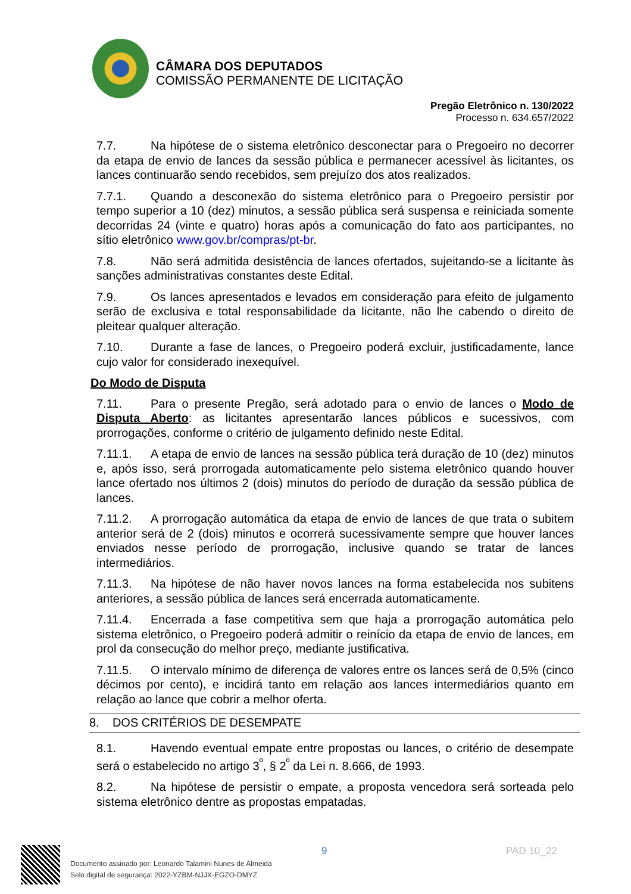CÂMARA DOS DEPUTADOS
COMISSÃO PERMANENTE DE LICITAÇÃO
Pregão Eletrônico n. 130/2022
Processo n. 634.657/2022
7.7. Na hipótese de o sistema eletrônico desconectar para o Pregoeiro no decorrer da etapa de envio de lances da sessão pública e permanecer acessível às licitantes, os lances continuarão sendo recebidos, sem prejuízo dos atos realizados.
7.7.1. Quando a desconexão do sistema eletrônico para o Pregoeiro persistir por tempo superior a 10 (dez) minutos, a sessão pública será suspensa e reiniciada somente decorridas 24 (vinte e quatro) horas após a comunicação do fato aos participantes, no sítio eletrônico www.gov.br/compras/pt-br.
7.8. Não será admitida desistência de lances ofertados, sujeitando-se a licitante às sanções administrativas constantes deste Edital.
7.9. Os lances apresentados e levados em consideração para efeito de julgamento serão de exclusiva e total responsabilidade da licitante, não lhe cabendo o direito de pleitear qualquer alteração.
7.10. Durante a fase de lances, o Pregoeiro poderá excluir, justificadamente, lance cujo valor for considerado inexequível.
Do Modo de Disputa
7.11. Para o presente Pregão, será adotado para o envio de lances o Modo de Disputa Aberto: as licitantes apresentarão lances públicos e sucessivos, com prorrogações, conforme o critério de julgamento definido neste Edital.
7.11.1. A etapa de envio de lances na sessão pública terá duração de 10 (dez) minutos e, após isso, será prorrogada automaticamente pelo sistema eletrônico quando houver lance ofertado nos últimos 2 (dois) minutos do período de duração da sessão pública de lances.
7.11.2. A prorrogação automática da etapa de envio de lances de que trata o subitem anterior será de 2 (dois) minutos e ocorrerá sucessivamente sempre que houver lances enviados nesse período de prorrogação, inclusive quando se tratar de lances intermediários.
7.11.3. Na hipótese de não haver novos lances na forma estabelecida nos subitens anteriores, a sessão pública de lances será encerrada automaticamente.
7.11.4. Encerrada a fase competitiva sem que haja a prorrogação automática pelo sistema eletrônico, o Pregoeiro poderá admitir o reinício da etapa de envio de lances, em prol da consecução do melhor preço, mediante justificativa.
7.11.5. O intervalo mínimo de diferença de valores entre os lances será de 0,5% (cinco décimos por cento), e incidirá tanto em relação aos lances intermediários quanto em relação ao lance que cobrir a melhor oferta.
8. DOS CRITÉRIOS DE DESEMPATE
8.1. Havendo eventual empate entre propostas ou lances, o critério de desempate será o estabelecido no artigo 3<sup>º</sup>, § 2<sup>º</sup> da Lei n. 8.666, de 1993.
8.2. Na hipótese de persistir o empate, a proposta vencedora será sorteada pelo sistema eletrônico dentre as propostas empatadas.
9 PAD 10_22
Documento assinado por: Leonardo Talamini Nunes de Almeida
Selo digital de segurança: 2022-YZBM-NJJX-EGZO-DMYZ.